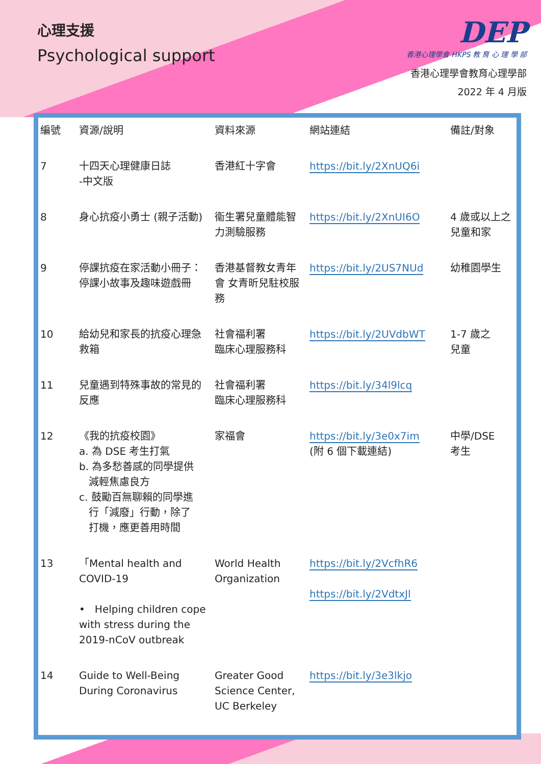心理支援
Psychological support
DEP
香港心理學會 HKPS 教 育 心 理 學 部
香港心理學會教育心理學部
2022 年 4 月版
| 編號 | 資源/說明 | 資料來源 | 網站連結 | 備註/對象 |
| --- | --- | --- | --- | --- |
| 7 | 十四天心理健康日誌 -中文版 | 香港紅十字會 | https://bit.ly/2XnUQ6i | |
| 8 | 身心抗疫小勇士 (親子活動) | 衞生署兒童體能智力測驗服務 | https://bit.ly/2XnUI6O | 4 歲或以上之兒童和家 |
| 9 | 停課抗疫在家活動小冊子：停課小故事及趣味遊戲冊 | 香港基督教女青年會 女青昕兒駐校服務 | https://bit.ly/2US7NUd | 幼稚園學生 |
| 10 | 給幼兒和家長的抗疫心理急救箱 | 社會福利署 臨床心理服務科 | https://bit.ly/2UVdbWT | 1-7 歲之 兒童 |
| 11 | 兒童遇到特殊事故的常見的反應 | 社會福利署 臨床心理服務科 | https://bit.ly/34l9lcq | |
| 12 | 《我的抗疫校園》 a. 為 DSE 考生打氣 b. 為多愁善感的同學提供 減輕焦慮良方 c. 鼓勵百無聊賴的同學進 行「減廢」行動，除了 打機，應更善用時間 | 家福會 | https://bit.ly/3e0x7im (附 6 個下載連結) | 中學/DSE 考生 |
| 13 | 「Mental health and COVID-19 • Helping children cope with stress during the 2019-nCoV outbreak | World Health Organization | https://bit.ly/2VcfhR6 https://bit.ly/2VdtxJl | |
| 14 | Guide to Well-Being During Coronavirus | Greater Good Science Center, UC Berkeley | https://bit.ly/3e3lkjo | |